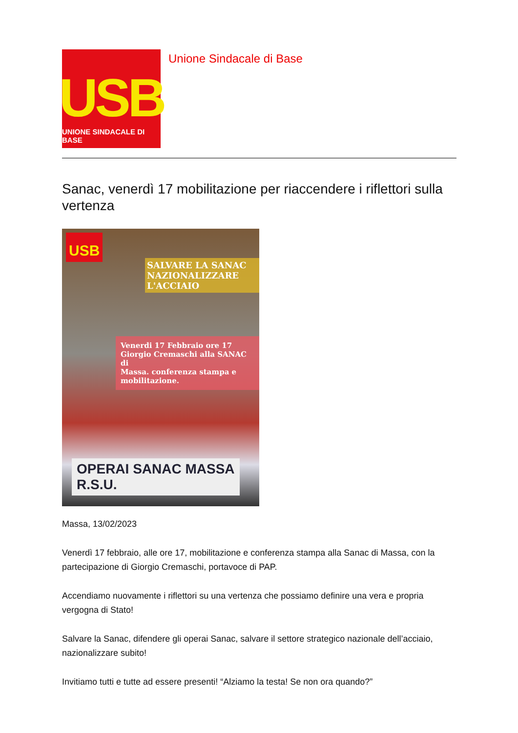USB
UNIONE SINDACALE DI BASE
Unione Sindacale di Base
Sanac, venerdì 17 mobilitazione per riaccendere i riflettori sulla vertenza
USB
SALVARE LA SANAC
NAZIONALIZZARE L'ACCIAIO
Venerdi 17 Febbraio ore 17
Giorgio Cremaschi alla SANAC di
Massa. conferenza stampa e
mobilitazione.
OPERAI SANAC MASSA
R.S.U.
Massa, 13/02/2023
Venerdì 17 febbraio, alle ore 17, mobilitazione e conferenza stampa alla Sanac di Massa, con la partecipazione di Giorgio Cremaschi, portavoce di PAP.
Accendiamo nuovamente i riflettori su una vertenza che possiamo definire una vera e propria vergogna di Stato!
Salvare la Sanac, difendere gli operai Sanac, salvare il settore strategico nazionale dell’acciaio, nazionalizzare subito!
Invitiamo tutti e tutte ad essere presenti! “Alziamo la testa! Se non ora quando?”